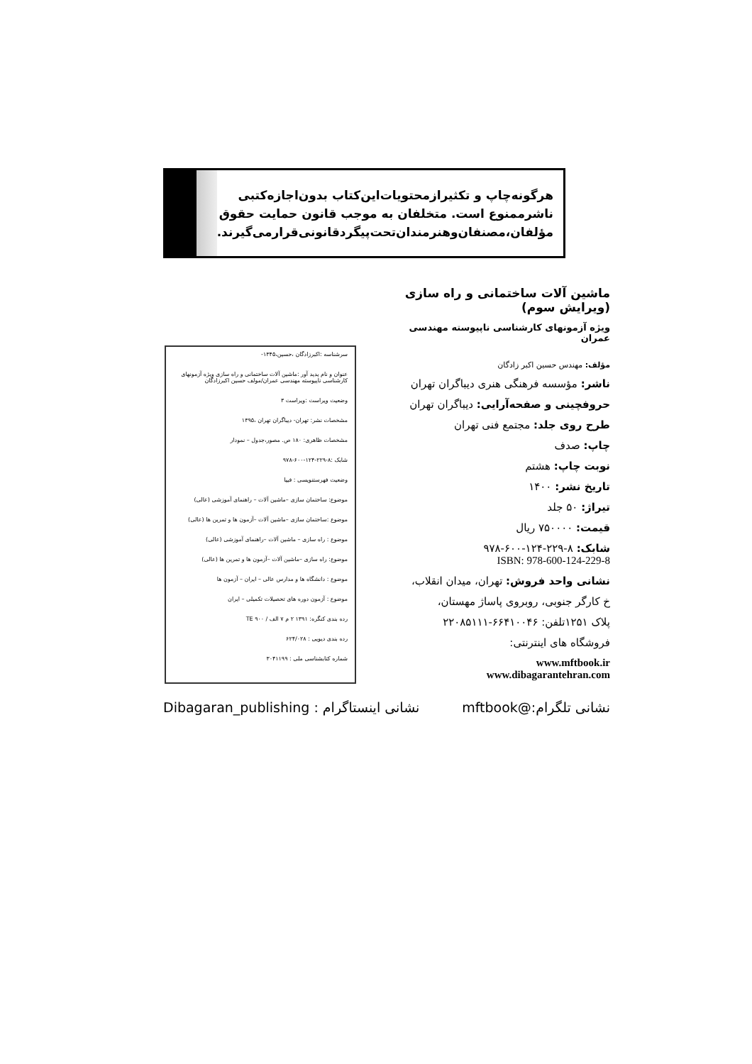هرگونه‌چاپ و تکثیرازمحتویات‌این‌کتاب بدون‌اجازه‌کتبی
ناشرممنوع است. متخلفان به موجب قانون حمایت حقوق
مؤلفان،مصنفان‌وهنرمندان‌تحت‌پیگردقانونی‌قرارمی‌گیرند.
ماشین آلات ساختمانی و راه سازی (ویرایش سوم)
ویژه آزمونهای کارشناسی ناپیوسته مهندسی عمران
مؤلف: مهندس حسین اکبر زادگان
ناشر: مؤسسه فرهنگی هنری دیباگران تهران
حروفچینی و صفحه‌آرایی: دیباگران تهران
طرح روی جلد: مجتمع فنی تهران
چاپ: صدف
نوبت چاپ: هشتم
تاریخ نشر: ۱۴۰۰
تیراژ: ۵۰ جلد
قیمت: ۷۵۰۰۰۰ ریال
شابک: ۸-۲۲۹-۱۲۴-۶۰۰-۹۷۸
ISBN: 978-600-124-229-8
نشانی واحد فروش: تهران، میدان انقلاب،
خ کارگر جنوبی، روبروی پاساژ مهستان،
پلاک ۱۲۵۱تلفن: ۶۶۴۱۰۰۴۶-۲۲۰۸۵۱۱۱
فروشگاه های اینترنتی:
www.mftbook.ir
www.dibagarantehran.com
سرشناسه :اکبرزادگان ،حسین،۱۳۴۵-
عنوان و نام پدید آور :ماشین آلات ساختمانی و راه سازی ویژه آزمونهای کارشناسی ناپیوسته مهندسی عمران/مولف حسین اکبرزادگان
وضعیت ویراست :ویراست ۳
مشخصات نشر: تهران- دیباگران تهران ،۱۳۹۵
مشخصات ظاهری: ۱۸۰ ص. مصور،جدول – نمودار
شابک :۸-۲۲۹-۱۲۴-۶۰۰-۹۷۸
وضعیت فهرستنویسی : فیپا
موضوع: ساختمان سازی –ماشین آلات – راهنمای آموزشی (عالی)
موضوع :ساختمان سازی –ماشین آلات –آزمون ها و تمرین ها (عالی)
موضوع : راه سازی – ماشین آلات –راهنمای آموزشی (عالی)
موضوع: راه سازی –ماشین آلات –آزمون ها و تمرین ها (عالی)
موضوع : دانشگاه ها و مدارس عالی – ایران – آزمون ها
موضوع : آزمون دوره های تحصیلات تکمیلی – ایران
رده بندی کنگره: ۱۳۹۱ ۲ م ۷ الف / ۹۰۰ TE
رده بندی دیویی : ۶۲۴/۰۲۸
شماره کتابشناسی ملی : ۳۰۴۱۱۹۹
نشانی تلگرام:@mftbook نشانی اینستاگرام : Dibagaran_publishing